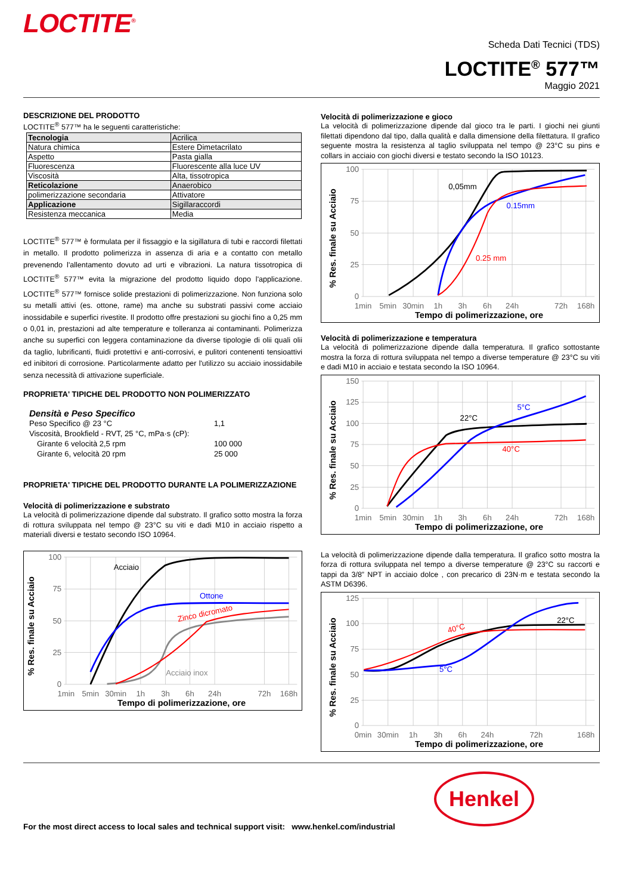LOCTITE<sup>®</sup>
Scheda Dati Tecnici (TDS)
LOCTITE<sup>®</sup> 577™
Maggio 2021
DESCRIZIONE DEL PRODOTTO
LOCTITE<sup>®</sup> 577™ ha le seguenti caratteristiche:
| Tecnologia | Acrilica |
| Natura chimica | Estere Dimetacrilato |
| Aspetto | Pasta gialla |
| Fluorescenza | Fluorescente alla luce UV |
| Viscosità | Alta, tissotropica |
| Reticolazione | Anaerobico |
| polimerizzazione secondaria | Attivatore |
| Applicazione | Sigillaraccordi |
| Resistenza meccanica | Media |
LOCTITE<sup>®</sup> 577™ è formulata per il fissaggio e la sigillatura di tubi e raccordi filettati in metallo. Il prodotto polimerizza in assenza di aria e a contatto con metallo prevenendo l'allentamento dovuto ad urti e vibrazioni. La natura tissotropica di LOCTITE<sup>®</sup> 577™ evita la migrazione del prodotto liquido dopo l'applicazione. LOCTITE<sup>®</sup> 577™ fornisce solide prestazioni di polimerizzazione. Non funziona solo su metalli attivi (es. ottone, rame) ma anche su substrati passivi come acciaio inossidabile e superfici rivestite. Il prodotto offre prestazioni su giochi fino a 0,25 mm o 0,01 in, prestazioni ad alte temperature e tolleranza ai contaminanti. Polimerizza anche su superfici con leggera contaminazione da diverse tipologie di olii quali olii da taglio, lubrificanti, fluidi protettivi e anti-corrosivi, e pulitori contenenti tensioattivi ed inibitori di corrosione. Particolarmente adatto per l'utilizzo su acciaio inossidabile senza necessità di attivazione superficiale.
PROPRIETA' TIPICHE DEL PRODOTTO NON POLIMERIZZATO
Densità e Peso Specifico
| Peso Specifico @ 23 °C | 1,1 |
| Viscosità, Brookfield - RVT, 25 °C, mPa·s (cP): | |
| Girante 6 velocità 2,5 rpm | 100 000 |
| Girante 6, velocità 20 rpm | 25 000 |
PROPRIETA' TIPICHE DEL PRODOTTO DURANTE LA POLIMERIZZAZIONE
Velocità di polimerizzazione e substrato
La velocità di polimerizzazione dipende dal substrato. Il grafico sotto mostra la forza di rottura sviluppata nel tempo @ 23°C su viti e dadi M10 in acciaio rispetto a materiali diversi e testato secondo ISO 10964.
% Res. finale su Acciaio
100
75
50
25
0
1min
5min
30min
1h
3h
6h
24h
72h
168h
Tempo di polimerizzazione, ore
Acciaio
Ottone
Zinco dicromato
Acciaio inox
Velocità di polimerizzazione e gioco
La velocità di polimerizzazione dipende dal gioco tra le parti. I giochi nei giunti filettati dipendono dal tipo, dalla qualità e dalla dimensione della filettatura. Il grafico seguente mostra la resistenza al taglio sviluppata nel tempo @ 23°C su pins e collars in acciaio con giochi diversi e testato secondo la ISO 10123.
% Res. finale su Acciaio
100
75
50
25
0
1min
5min
30min
1h
3h
6h
24h
72h
168h
Tempo di polimerizzazione, ore
0,05mm
0.15mm
0.25 mm
Velocità di polimerizzazione e temperatura
La velocità di polimerizzazione dipende dalla temperatura. Il grafico sottostante mostra la forza di rottura sviluppata nel tempo a diverse temperature @ 23°C su viti e dadi M10 in acciaio e testata secondo la ISO 10964.
% Res. finale su Acciaio
150
125
100
75
50
25
0
1min
5min
30min
1h
3h
6h
24h
72h
168h
Tempo di polimerizzazione, ore
22°C
5°C
40°C
La velocità di polimerizzazione dipende dalla temperatura. Il grafico sotto mostra la forza di rottura sviluppata nel tempo a diverse temperature @ 23°C su raccorti e tappi da 3/8” NPT in acciaio dolce , con precarico di 23N·m e testata secondo la ASTM D6396.
% Res. finale su Acciaio
125
100
75
50
25
0
0min
30min
1h
3h
6h
24h
72h
168h
Tempo di polimerizzazione, ore
22°C
40°C
5°C
For the most direct access to local sales and technical support visit: www.henkel.com/industrial
Henkel